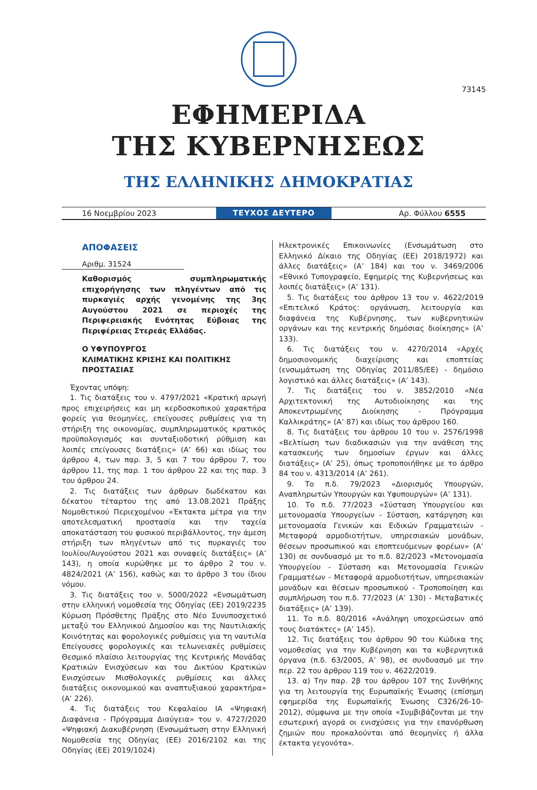73145
ΕΦΗΜΕΡΙΔΑ
ΤΗΣ ΚΥΒΕΡΝΗΣΕΩΣ
ΤΗΣ ΕΛΛΗΝΙΚΗΣ ΔΗΜΟΚΡΑΤΙΑΣ
16 Νοεμβρίου 2023 ΤΕΥΧΟΣ ΔΕΥΤΕΡΟ Αρ. Φύλλου 6555
ΑΠΟΦΑΣΕΙΣ
Αριθμ. 31524
Καθορισμός συμπληρωματικής επιχορήγησης των πληγέντων από τις πυρκαγιές αρχής γενομένης της 3ης Αυγούστου 2021 σε περιοχές της Περιφερειακής Ενότητας Εύβοιας της Περιφέρειας Στερεάς Ελλάδας.
Ο ΥΦΥΠΟΥΡΓΟΣ
ΚΛΙΜΑΤΙΚΗΣ ΚΡΙΣΗΣ ΚΑΙ ΠΟΛΙΤΙΚΗΣ
ΠΡΟΣΤΑΣΙΑΣ
Έχοντας υπόψη:
1. Τις διατάξεις του ν. 4797/2021 «Κρατική αρωγή προς επιχειρήσεις και μη κερδοσκοπικού χαρακτήρα φορείς για θεομηνίες, επείγουσες ρυθμίσεις για τη στήριξη της οικονομίας, συμπληρωματικός κρατικός προϋπολογισμός και συνταξιοδοτική ρύθμιση και λοιπές επείγουσες διατάξεις» (Α’ 66) και ιδίως του άρθρου 4, των παρ. 3, 5 και 7 του άρθρου 7, του άρθρου 11, της παρ. 1 του άρθρου 22 και της παρ. 3 του άρθρου 24.
2. Τις διατάξεις των άρθρων δωδέκατου και δέκατου τέταρτου της από 13.08.2021 Πράξης Νομοθετικού Περιεχομένου «Έκτακτα μέτρα για την αποτελεσματική προστασία και την ταχεία αποκατάσταση του φυσικού περιβάλλοντος, την άμεση στήριξη των πληγέντων από τις πυρκαγιές του Ιουλίου/Αυγούστου 2021 και συναφείς διατάξεις» (Α’ 143), η οποία κυρώθηκε με το άρθρο 2 του ν. 4824/2021 (Α’ 156), καθώς και το άρθρο 3 του ίδιου νόμου.
3. Τις διατάξεις του ν. 5000/2022 «Ενσωμάτωση στην ελληνική νομοθεσία της Οδηγίας (ΕΕ) 2019/2235 Κύρωση Πρόσθετης Πράξης στο Νέο Συνυποσχετικό μεταξύ του Ελληνικού Δημοσίου και της Ναυτιλιακής Κοινότητας και φορολογικές ρυθμίσεις για τη ναυτιλία Επείγουσες φορολογικές και τελωνειακές ρυθμίσεις Θεσμικό πλαίσιο λειτουργίας της Κεντρικής Μονάδας Κρατικών Ενισχύσεων και του Δικτύου Κρατικών Ενισχύσεων Μισθολογικές ρυθμίσεις και άλλες διατάξεις οικονομικού και αναπτυξιακού χαρακτήρα» (Α’ 226).
4. Τις διατάξεις του Κεφαλαίου ΙΑ «Ψηφιακή Διαφάνεια - Πρόγραμμα Διαύγεια» του ν. 4727/2020 «Ψηφιακή Διακυβέρνηση (Ενσωμάτωση στην Ελληνική Νομοθεσία της Οδηγίας (ΕΕ) 2016/2102 και της Οδηγίας (ΕΕ) 2019/1024)
Ηλεκτρονικές Επικοινωνίες (Ενσωμάτωση στο Ελληνικό Δίκαιο της Οδηγίας (ΕΕ) 2018/1972) και άλλες διατάξεις» (Α’ 184) και του ν. 3469/2006 «Εθνικό Τυπογραφείο, Εφημερίς της Κυβερνήσεως και λοιπές διατάξεις» (Α’ 131).
5. Τις διατάξεις του άρθρου 13 του ν. 4622/2019 «Επιτελικό Κράτος: οργάνωση, λειτουργία και διαφάνεια της Κυβέρνησης, των κυβερνητικών οργάνων και της κεντρικής δημόσιας διοίκησης» (Α’ 133).
6. Τις διατάξεις του ν. 4270/2014 «Αρχές δημοσιονομικής διαχείρισης και εποπτείας (ενσωμάτωση της Οδηγίας 2011/85/ΕΕ) - δημόσιο λογιστικό και άλλες διατάξεις» (Α’ 143).
7. Τις διατάξεις του ν. 3852/2010 «Νέα Αρχιτεκτονική της Αυτοδιοίκησης και της Αποκεντρωμένης Διοίκησης - Πρόγραμμα Καλλικράτης» (Α’ 87) και ιδίως του άρθρου 160.
8. Τις διατάξεις του άρθρου 10 του ν. 2576/1998 «Βελτίωση των διαδικασιών για την ανάθεση της κατασκευής των δημοσίων έργων και άλλες διατάξεις» (Α’ 25), όπως τροποποιήθηκε με το άρθρο 84 του ν. 4313/2014 (Α’ 261).
9. Το π.δ. 79/2023 «Διορισμός Υπουργών, Αναπληρωτών Υπουργών και Υφυπουργών» (Α’ 131).
10. Το π.δ. 77/2023 «Σύσταση Υπουργείου και μετονομασία Υπουργείων - Σύσταση, κατάργηση και μετονομασία Γενικών και Ειδικών Γραμματειών - Μεταφορά αρμοδιοτήτων, υπηρεσιακών μονάδων, θέσεων προσωπικού και εποπτευόμενων φορέων» (Α’ 130) σε συνδυασμό με το π.δ. 82/2023 «Μετονομασία Υπουργείου - Σύσταση και Μετονομασία Γενικών Γραμματέων - Μεταφορά αρμοδιοτήτων, υπηρεσιακών μονάδων και θέσεων προσωπικού - Τροποποίηση και συμπλήρωση του π.δ. 77/2023 (Α’ 130) - Μεταβατικές διατάξεις» (Α’ 139).
11. Το π.δ. 80/2016 «Ανάληψη υποχρεώσεων από τους διατάκτες» (Α’ 145).
12. Τις διατάξεις του άρθρου 90 του Κώδικα της νομοθεσίας για την Κυβέρνηση και τα κυβερνητικά όργανα (π.δ. 63/2005, Α’ 98), σε συνδυασμό με την περ. 22 του άρθρου 119 του ν. 4622/2019.
13. α) Την παρ. 2β του άρθρου 107 της Συνθήκης για τη λειτουργία της Ευρωπαϊκής Ένωσης (επίσημη εφημερίδα της Ευρωπαϊκής Ένωσης C326/26-10-2012), σύμφωνα με την οποία «Συμβιβάζονται με την εσωτερική αγορά οι ενισχύσεις για την επανόρθωση ζημιών που προκαλούνται από θεομηνίες ή άλλα έκτακτα γεγονότα».